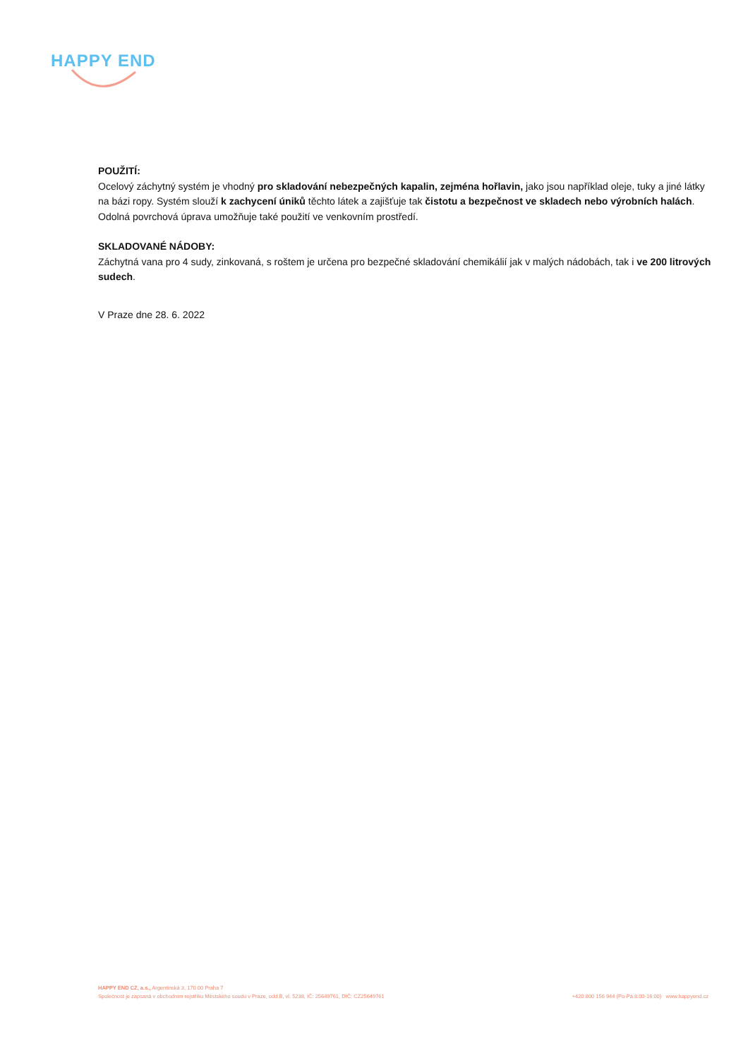HAPPY END
POUŽITÍ:
Ocelový záchytný systém je vhodný pro skladování nebezpečných kapalin, zejména hořlavin, jako jsou například oleje, tuky a jiné látky na bázi ropy. Systém slouží k zachycení úniků těchto látek a zajišťuje tak čistotu a bezpečnost ve skladech nebo výrobních halách. Odolná povrchová úprava umožňuje také použití ve venkovním prostředí.
SKLADOVANÉ NÁDOBY:
Záchytná vana pro 4 sudy, zinkovaná, s roštem je určena pro bezpečné skladování chemikálií jak v malých nádobách, tak i ve 200 litrových sudech.
V Praze dne 28. 6. 2022
HAPPY END CZ, a.s., Argentinská 3, 170 00 Praha 7
Společnost je zapsaná v obchodním rejstříku Městského soudu v Praze, odd.B, vl. 5238, IČ: 25649761, DIČ: CZ25649761 +420 800 156 944 (Po-Pá 8:00-16:00) www.happyend.cz